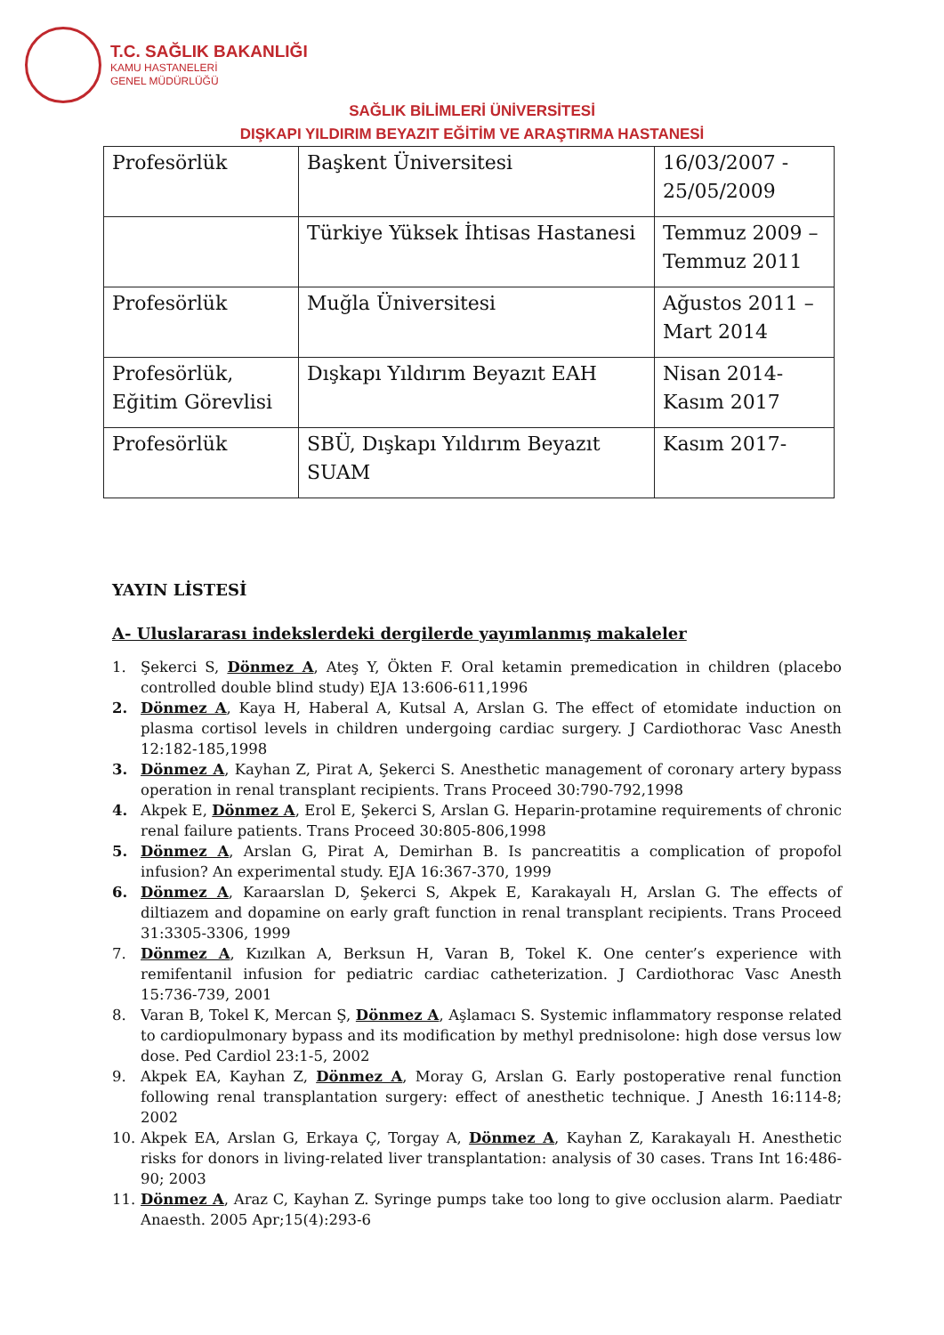T.C. SAĞLIK BAKANLIĞI
KAMU HASTANELERİ
GENEL MÜDÜRLÜĞÜ
SAĞLIK BİLİMLERİ ÜNİVERSİTESİ
DIŞKAPI YILDIRIM BEYAZIT EĞİTİM VE ARAŞTIRMA HASTANESİ
| Profesörlük | Başkent Üniversitesi | 16/03/2007 - 25/05/2009 |
| | Türkiye Yüksek İhtisas Hastanesi | Temmuz 2009 – Temmuz 2011 |
| Profesörlük | Muğla Üniversitesi | Ağustos 2011 – Mart 2014 |
| Profesörlük, Eğitim Görevlisi | Dışkapı Yıldırım Beyazıt EAH | Nisan 2014- Kasım 2017 |
| Profesörlük | SBÜ, Dışkapı Yıldırım Beyazıt SUAM | Kasım 2017- |
YAYIN LİSTESİ
A- Uluslararası indekslerdeki dergilerde yayımlanmış makaleler
1. Şekerci S, Dönmez A, Ateş Y, Ökten F. Oral ketamin premedication in children (placebo controlled double blind study) EJA 13:606-611,1996
2. Dönmez A, Kaya H, Haberal A, Kutsal A, Arslan G. The effect of etomidate induction on plasma cortisol levels in children undergoing cardiac surgery. J Cardiothorac Vasc Anesth 12:182-185,1998
3. Dönmez A, Kayhan Z, Pirat A, Şekerci S. Anesthetic management of coronary artery bypass operation in renal transplant recipients. Trans Proceed 30:790-792,1998
4. Akpek E, Dönmez A, Erol E, Şekerci S, Arslan G. Heparin-protamine requirements of chronic renal failure patients. Trans Proceed 30:805-806,1998
5. Dönmez A, Arslan G, Pirat A, Demirhan B. Is pancreatitis a complication of propofol infusion? An experimental study. EJA 16:367-370, 1999
6. Dönmez A, Karaarslan D, Şekerci S, Akpek E, Karakayalı H, Arslan G. The effects of diltiazem and dopamine on early graft function in renal transplant recipients. Trans Proceed 31:3305-3306, 1999
7. Dönmez A, Kızılkan A, Berksun H, Varan B, Tokel K. One center’s experience with remifentanil infusion for pediatric cardiac catheterization. J Cardiothorac Vasc Anesth 15:736-739, 2001
8. Varan B, Tokel K, Mercan Ş, Dönmez A, Aşlamacı S. Systemic inflammatory response related to cardiopulmonary bypass and its modification by methyl prednisolone: high dose versus low dose. Ped Cardiol 23:1-5, 2002
9. Akpek EA, Kayhan Z, Dönmez A, Moray G, Arslan G. Early postoperative renal function following renal transplantation surgery: effect of anesthetic technique. J Anesth 16:114-8; 2002
10. Akpek EA, Arslan G, Erkaya Ç, Torgay A, Dönmez A, Kayhan Z, Karakayalı H. Anesthetic risks for donors in living-related liver transplantation: analysis of 30 cases. Trans Int 16:486-90; 2003
11. Dönmez A, Araz C, Kayhan Z. Syringe pumps take too long to give occlusion alarm. Paediatr Anaesth. 2005 Apr;15(4):293-6